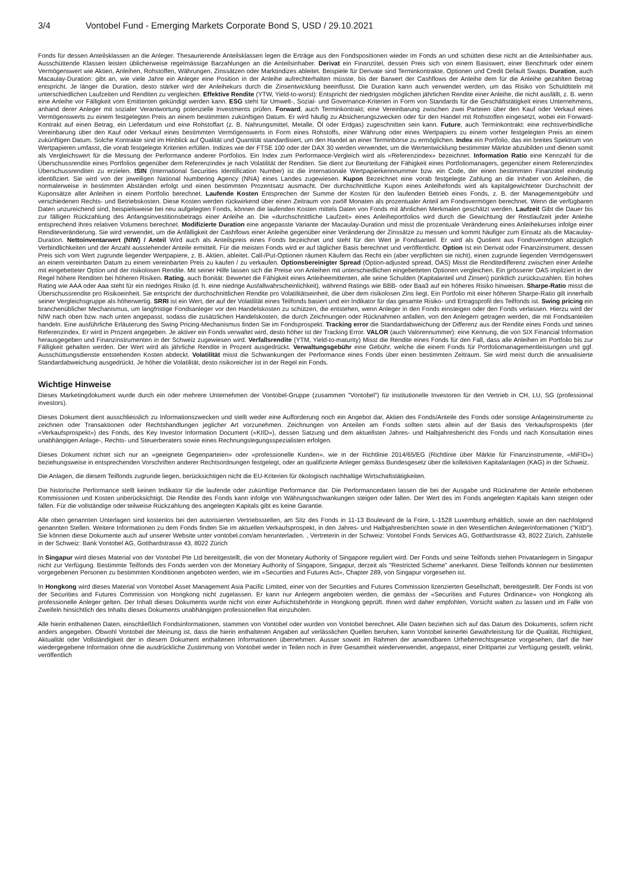3/4 Vontobel Fund - Emerging Markets Corporate Bond S, USD / 29.10.2021
Fonds für dessen Anteilsklassen an die Anleger. Thesaurierende Anteilsklassen legen die Erträge aus den Fondspositionen wieder im Fonds an und schütten diese nicht an die Anteilsinhaber aus. Ausschüttende Klassen leisten üblicherweise regelmässige Barzahlungen an die Anteilsinhaber. Derivat ein Finanztitel, dessen Preis sich von einem Basiswert, einer Benchmark oder einem Vermögenswert wie Aktien, Anleihen, Rohstoffen, Währungen, Zinssätzen oder Marktindizes ableitet. Beispiele für Derivate sind Terminkontrakte, Optionen und Credit Default Swaps. Duration, auch Macaulay-Duration: gibt an, wie viele Jahre ein Anleger eine Position in der Anleihe aufrechterhalten müsste, bis der Barwert der Cashflows der Anleihe dem für die Anleihe gezahlten Betrag entspricht. Je länger die Duration, desto stärker wird der Anleihekurs durch die Zinsentwicklung beeinflusst. Die Duration kann auch verwendet werden, um das Risiko von Schuldtiteln mit unterschiedlichen Laufzeiten und Renditen zu vergleichen. Effektive Rendite (YTW, Yield-to-worst): Entspricht der niedrigsten möglichen jährlichen Rendite einer Anleihe, die nicht ausfällt, z. B. wenn eine Anleihe vor Fälligkeit vom Emittenten gekündigt werden kann. ESG steht für Umwelt-, Sozial- und Governance-Kriterien in Form von Standards für die Geschäftstätigkeit eines Unternehmens, anhand derer Anleger mit sozialer Verantwortung potenzielle Investments prüfen. Forward, auch Terminkontrakt; eine Vereinbarung zwischen zwei Parteien über den Kauf oder Verkauf eines Vermögenswerts zu einem festgelegten Preis an einem bestimmten zukünftigen Datum. Er wird häufig zu Absicherungszwecken oder für den Handel mit Rohstoffen eingesetzt, wobei ein Forward-Kontrakt auf einen Betrag, ein Lieferdatum und eine Rohstoffart (z. B. Nahrungsmittel, Metalle, Öl oder Erdgas) zugeschnitten sein kann. Future, auch Terminkontrakt: eine rechtsverbindliche Vereinbarung über den Kauf oder Verkauf eines bestimmten Vermögenswerts in Form eines Rohstoffs, einer Währung oder eines Wertpapiers zu einem vorher festgelegten Preis an einem zukünftigen Datum. Solche Kontrakte sind im Hinblick auf Qualität und Quantität standardisiert, um den Handel an einer Terminbörse zu ermöglichen. Index ein Portfolio, das ein breites Spektrum von Wertpapieren umfasst, die vorab festgelegte Kriterien erfüllen. Indizes wie der FTSE 100 oder der DAX 30 werden verwendet, um die Wertentwicklung bestimmter Märkte abzubilden und dienen somit als Vergleichswert für die Messung der Performance anderer Portfolios. Ein Index zum Performance-Vergleich wird als «Referenzindex» bezeichnet. Information Ratio eine Kennzahl für die Überschussrendite eines Portfolios gegenüber dem Referenzindex je nach Volatilität der Renditen. Sie dient zur Beurteilung der Fähigkeit eines Portfoliomanagers, gegenüber einem Referenzindex Überschussrenditen zu erzielen. ISIN (International Securities Identification Number) ist die internationale Wertpapierkennnummer bzw. ein Code, der einen bestimmten Finanztitel eindeutig identifiziert. Sie wird von der jeweiligen National Numbering Agency (NNA) eines Landes zugewiesen. Kupon Bezeichnet eine vorab festgelegte Zahlung an die Inhaber von Anleihen, die normalerweise in bestimmten Abständen erfolgt und einen bestimmten Prozentsatz ausmacht. Der durchschnittliche Kupon eines Anleihefonds wird als kapitalgewichteter Durchschnitt der Kuponsätze aller Anleihen in einem Portfolio berechnet. Laufende Kosten Entsprechen der Summe der Kosten für den laufenden Betrieb eines Fonds, z. B. der Managementgebühr und verschiedenen Rechts- und Betriebskosten. Diese Kosten werden rückwirkend über einen Zeitraum von zwölf Monaten als prozentualer Anteil am Fondsvermögen berechnet. Wenn die verfügbaren Daten unzureichend sind, beispielsweise bei neu aufgelegten Fonds, können die laufenden Kosten mittels Daten von Fonds mit ähnlichen Merkmalen geschätzt werden. Laufzeit Gibt die Dauer bis zur fälligen Rückzahlung des Anfangsinvestitionsbetrags einer Anleihe an. Die «durchschnittliche Laufzeit» eines Anleiheportfolios wird durch die Gewichtung der Restlaufzeit jeder Anleihe entsprechend ihres relativen Volumens berechnet. Modifizierte Duration eine angepasste Variante der Macaulay-Duration und misst die prozentuale Veränderung eines Anleihekurses infolge einer Renditeveränderung. Sie wird verwendet, um die Anfälligkeit der Cashflows einer Anleihe gegenüber einer Veränderung der Zinssätze zu messen und kommt häufiger zum Einsatz als die Macaulay-Duration. Nettoinventarwert (NIW) / Anteil Wird auch als Anteilspreis eines Fonds bezeichnet und steht für den Wert je Fondsanteil. Er wird als Quotient aus Fondsvermögen abzüglich Verbindlichkeiten und der Anzahl ausstehender Anteile ermittelt. Für die meisten Fonds wird er auf täglicher Basis berechnet und veröffentlicht. Option Ist ein Derivat oder Finanzinstrument, dessen Preis sich vom Wert zugrunde liegender Wertpapiere, z. B. Aktien, ableitet. Call-/Put-Optionen räumen Käufern das Recht ein (aber verpflichten sie nicht), einen zugrunde liegenden Vermögenswert an einem vereinbarten Datum zu einem vereinbarten Preis zu kaufen / zu verkaufen. Optionsbereinigter Spread (Option-adjusted spread, OAS) Misst die Renditedifferenz zwischen einer Anleihe mit eingebetteter Option und der risikolosen Rendite. Mit seiner Hilfe lassen sich die Preise von Anleihen mit unterschiedlichen eingebetteten Optionen vergleichen. Ein grösserer OAS impliziert in der Regel höhere Renditen bei höheren Risiken. Rating, auch Bonität: Bewertet die Fähigkeit eines Anleiheemittenten, alle seine Schulden (Kapitalanteil und Zinsen) pünktlich zurückzuzahlen. Ein hohes Rating wie AAA oder Aaa steht für ein niedriges Risiko (d. h. eine niedrige Ausfallwahrscheinlichkeit), während Ratings wie BBB- oder Baa3 auf ein höheres Risiko hinweisen. Sharpe-Ratio misst die Überschussrendite pro Risikoeinheit. Sie entspricht der durchschnittlichen Rendite pro Volatilitätseinheit, die über dem risikolosen Zins liegt. Ein Portfolio mit einer höheren Sharpe-Ratio gilt innerhalb seiner Vergleichsgruppe als höherwertig. SRRI ist ein Wert, der auf der Volatilität eines Teilfonds basiert und ein Indikator für das gesamte Risiko- und Ertragsprofil des Teilfonds ist. Swing pricing ein branchenüblicher Mechanismus, um langfristige Fondsanleger vor den Handelskosten zu schützen, die entstehen, wenn Anleger in den Fonds einsteigen oder den Fonds verlassen. Hierzu wird der NIW nach oben bzw. nach unten angepasst, sodass die zusätzlichen Handelskosten, die durch Zeichnungen oder Rücknahmen anfallen, von den Anlegern getragen werden, die mit Fondsanteilen handeln. Eine ausführliche Erläuterung des Swing Pricing-Mechanismus finden Sie im Fondsprospekt. Tracking error die Standardabweichung der Differenz aus der Rendite eines Fonds und seines Referenzindex. Er wird in Prozent angegeben. Je aktiver ein Fonds verwaltet wird, desto höher ist der Tracking Error. VALOR (auch Valorennummer): eine Kennung, die von SIX Financial Information herausgegeben und Finanzinstrumenten in der Schweiz zugewiesen wird. Verfallsrendite (YTM, Yield-to-maturity) Misst die Rendite eines Fonds für den Fall, dass alle Anleihen im Portfolio bis zur Fälligkeit gehalten werden. Der Wert wird als jährliche Rendite in Prozent ausgedrückt. Verwaltungsgebühr eine Gebühr, welche die einem Fonds für Portfoliomanagementleistungen und ggf. Ausschüttungsdienste entstehenden Kosten abdeckt. Volatilität misst die Schwankungen der Performance eines Fonds über einen bestimmten Zeitraum. Sie wird meist durch die annualisierte Standardabweichung ausgedrückt. Je höher die Volatilität, desto risikoreicher ist in der Regel ein Fonds.
Wichtige Hinweise
Dieses Marketingdokument wurde durch ein oder mehrere Unternehmen der Vontobel-Gruppe (zusammen "Vontobel") für institutionelle Investoren für den Vertrieb in CH, LU, SG (professional investors).
Dieses Dokument dient ausschliesslich zu Informationszwecken und stellt weder eine Aufforderung noch ein Angebot dar, Aktien des Fonds/Anteile des Fonds oder sonstige Anlageinstrumente zu zeichnen oder Transaktionen oder Rechtshandlungen jeglicher Art vorzunehmen. Zeichnungen von Anteilen am Fonds sollten stets allein auf der Basis des Verkaufsprospekts (der «Verkaufsprospekt») des Fonds, des Key Investor Information Document («KIID»), dessen Satzung und dem aktuellsten Jahres- und Halbjahresbericht des Fonds und nach Konsultation eines unabhängigen Anlage-, Rechts- und Steuerberaters sowie eines Rechnungslegungsspezialisten erfolgen.
Dieses Dokument richtet sich nur an «geeignete Gegenparteien» oder «professionelle Kunden», wie in der Richtlinie 2014/65/EG (Richtlinie über Märkte für Finanzinstrumente, «MiFID») beziehungsweise in entsprechenden Vorschriften anderer Rechtsordnungen festgelegt, oder an qualifizierte Anleger gemäss Bundesgesetz über die kollektiven Kapitalanlagen (KAG) in der Schweiz.
Die Anlagen, die diesem Teilfonds zugrunde liegen, berücksichtigen nicht die EU-Kriterien für ökologisch nachhaltige Wirtschaftstätigkeiten.
Die historische Performance stellt keinen Indikator für die laufende oder zukünftige Performance dar. Die Performancedaten lassen die bei der Ausgabe und Rücknahme der Anteile erhobenen Kommissionen und Kosten unberücksichtigt. Die Rendite des Fonds kann infolge von Währungsschwankungen steigen oder fallen. Der Wert des im Fonds angelegten Kapitals kann steigen oder fallen. Für die vollständige oder teilweise Rückzahlung des angelegten Kapitals gibt es keine Garantie.
Alle oben genannten Unterlagen sind kostenlos bei den autorisierten Vertriebsstellen, am Sitz des Fonds in 11-13 Boulevard de la Foire, L-1528 Luxemburg erhältlich, sowie an den nachfolgend genannten Stellen. Weitere Informationen zu dem Fonds finden Sie im aktuellen Verkaufsprospekt, in den Jahres- und Halbjahresberichten sowie in den Wesentlichen Anlegerinformationen ("KIID"). Sie können diese Dokumente auch auf unserer Website unter vontobel.com/am herunterladen. , Vertreterin in der Schweiz: Vontobel Fonds Services AG, Gotthardstrasse 43, 8022 Zürich, Zahlstelle in der Schweiz: Bank Vontobel AG, Gotthardstrasse 43, 8022 Zürich
In Singapur wird dieses Material von der Vontobel Pte Ltd bereitgestellt, die von der Monetary Authority of Singapore reguliert wird. Der Fonds und seine Teilfonds stehen Privatanlegern in Singapur nicht zur Verfügung. Bestimmte Teilfonds des Fonds werden von der Monetary Authority of Singapore, Singapur, derzeit als "Restricted Scheme" anerkannt. Diese Teilfonds können nur bestimmten vorgegebenen Personen zu bestimmten Konditionen angeboten werden, wie im «Securities and Futures Act», Chapter 289, von Singapur vorgesehen ist.
In Hongkong wird dieses Material von Vontobel Asset Management Asia Pacific Limited, einer von der Securities and Futures Commission lizenzierten Gesellschaft, bereitgestellt. Der Fonds ist von der Securities and Futures Commission von Hongkong nicht zugelassen. Er kann nur Anlegern angeboten werden, die gemäss der «Securities and Futures Ordinance» von Hongkong als professionelle Anleger gelten. Der Inhalt dieses Dokuments wurde nicht von einer Aufsichtsbehörde in Hongkong geprüft. Ihnen wird daher empfohlen, Vorsicht walten zu lassen und im Falle von Zweifeln hinsichtlich des Inhalts dieses Dokuments unabhängigen professionellen Rat einzuholen.
Alle hierin enthaltenen Daten, einschließlich Fondsinformationen, stammen von Vontobel oder wurden von Vontobel berechnet. Alle Daten beziehen sich auf das Datum des Dokuments, sofern nicht anders angegeben. Obwohl Vontobel der Meinung ist, dass die hierin enthaltenen Angaben auf verlässlichen Quellen beruhen, kann Vontobel keinerlei Gewährleistung für die Qualität, Richtigkeit, Aktualität oder Vollständigkeit der in diesem Dokument enthaltenen Informationen übernehmen. Ausser soweit im Rahmen der anwendbaren Urheberrechtsgesetze vorgesehen, darf die hier wiedergegebene Information ohne die ausdrückliche Zustimmung von Vontobel weder in Teilen noch in ihrer Gesamtheit wiederverwendet, angepasst, einer Drittpartei zur Verfügung gestellt, velinkt, veröffentlich